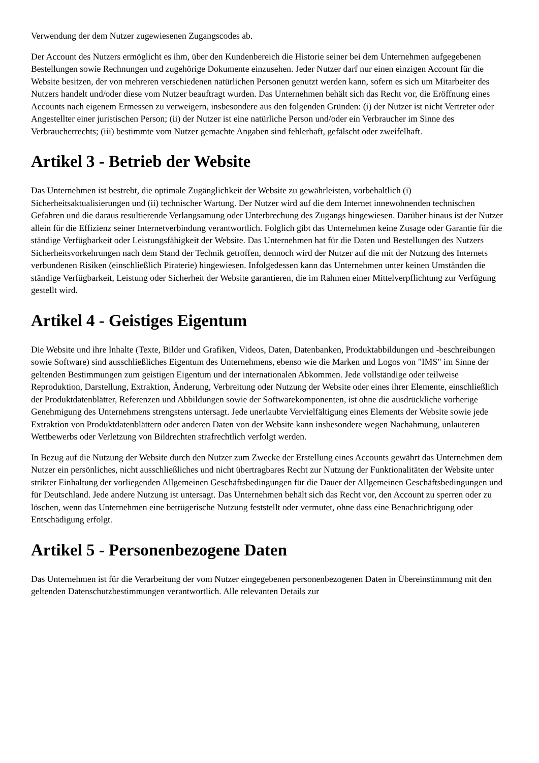Verwendung der dem Nutzer zugewiesenen Zugangscodes ab.
Der Account des Nutzers ermöglicht es ihm, über den Kundenbereich die Historie seiner bei dem Unternehmen aufgegebenen Bestellungen sowie Rechnungen und zugehörige Dokumente einzusehen. Jeder Nutzer darf nur einen einzigen Account für die Website besitzen, der von mehreren verschiedenen natürlichen Personen genutzt werden kann, sofern es sich um Mitarbeiter des Nutzers handelt und/oder diese vom Nutzer beauftragt wurden. Das Unternehmen behält sich das Recht vor, die Eröffnung eines Accounts nach eigenem Ermessen zu verweigern, insbesondere aus den folgenden Gründen: (i) der Nutzer ist nicht Vertreter oder Angestellter einer juristischen Person; (ii) der Nutzer ist eine natürliche Person und/oder ein Verbraucher im Sinne des Verbraucherrechts; (iii) bestimmte vom Nutzer gemachte Angaben sind fehlerhaft, gefälscht oder zweifelhaft.
Artikel 3 - Betrieb der Website
Das Unternehmen ist bestrebt, die optimale Zugänglichkeit der Website zu gewährleisten, vorbehaltlich (i) Sicherheitsaktualisierungen und (ii) technischer Wartung. Der Nutzer wird auf die dem Internet innewohnenden technischen Gefahren und die daraus resultierende Verlangsamung oder Unterbrechung des Zugangs hingewiesen. Darüber hinaus ist der Nutzer allein für die Effizienz seiner Internetverbindung verantwortlich. Folglich gibt das Unternehmen keine Zusage oder Garantie für die ständige Verfügbarkeit oder Leistungsfähigkeit der Website. Das Unternehmen hat für die Daten und Bestellungen des Nutzers Sicherheitsvorkehrungen nach dem Stand der Technik getroffen, dennoch wird der Nutzer auf die mit der Nutzung des Internets verbundenen Risiken (einschließlich Piraterie) hingewiesen. Infolgedessen kann das Unternehmen unter keinen Umständen die ständige Verfügbarkeit, Leistung oder Sicherheit der Website garantieren, die im Rahmen einer Mittelverpflichtung zur Verfügung gestellt wird.
Artikel 4 - Geistiges Eigentum
Die Website und ihre Inhalte (Texte, Bilder und Grafiken, Videos, Daten, Datenbanken, Produktabbildungen und -beschreibungen sowie Software) sind ausschließliches Eigentum des Unternehmens, ebenso wie die Marken und Logos von "IMS" im Sinne der geltenden Bestimmungen zum geistigen Eigentum und der internationalen Abkommen. Jede vollständige oder teilweise Reproduktion, Darstellung, Extraktion, Änderung, Verbreitung oder Nutzung der Website oder eines ihrer Elemente, einschließlich der Produktdatenblätter, Referenzen und Abbildungen sowie der Softwarekomponenten, ist ohne die ausdrückliche vorherige Genehmigung des Unternehmens strengstens untersagt. Jede unerlaubte Vervielfältigung eines Elements der Website sowie jede Extraktion von Produktdatenblättern oder anderen Daten von der Website kann insbesondere wegen Nachahmung, unlauteren Wettbewerbs oder Verletzung von Bildrechten strafrechtlich verfolgt werden.
In Bezug auf die Nutzung der Website durch den Nutzer zum Zwecke der Erstellung eines Accounts gewährt das Unternehmen dem Nutzer ein persönliches, nicht ausschließliches und nicht übertragbares Recht zur Nutzung der Funktionalitäten der Website unter strikter Einhaltung der vorliegenden Allgemeinen Geschäftsbedingungen für die Dauer der Allgemeinen Geschäftsbedingungen und für Deutschland. Jede andere Nutzung ist untersagt. Das Unternehmen behält sich das Recht vor, den Account zu sperren oder zu löschen, wenn das Unternehmen eine betrügerische Nutzung feststellt oder vermutet, ohne dass eine Benachrichtigung oder Entschädigung erfolgt.
Artikel 5 - Personenbezogene Daten
Das Unternehmen ist für die Verarbeitung der vom Nutzer eingegebenen personenbezogenen Daten in Übereinstimmung mit den geltenden Datenschutzbestimmungen verantwortlich. Alle relevanten Details zur